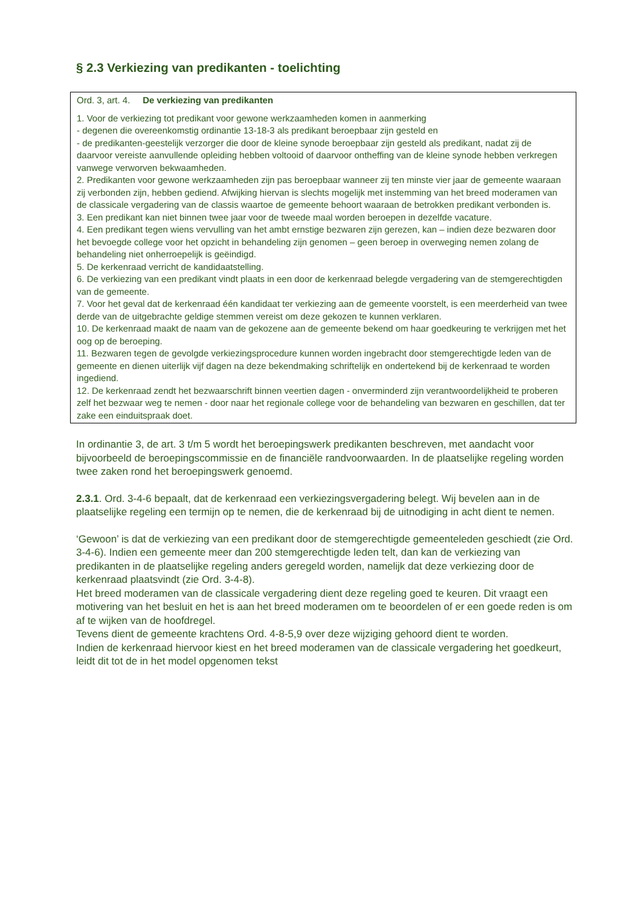§ 2.3 Verkiezing van predikanten - toelichting
Ord. 3, art. 4. De verkiezing van predikanten
1. Voor de verkiezing tot predikant voor gewone werkzaamheden komen in aanmerking
- degenen die overeenkomstig ordinantie 13-18-3 als predikant beroepbaar zijn gesteld en
- de predikanten-geestelijk verzorger die door de kleine synode beroepbaar zijn gesteld als predikant, nadat zij de daarvoor vereiste aanvullende opleiding hebben voltooid of daarvoor ontheffing van de kleine synode hebben verkregen vanwege verworven bekwaamheden.
2. Predikanten voor gewone werkzaamheden zijn pas beroepbaar wanneer zij ten minste vier jaar de gemeente waaraan zij verbonden zijn, hebben gediend. Afwijking hiervan is slechts mogelijk met instemming van het breed moderamen van de classicale vergadering van de classis waartoe de gemeente behoort waaraan de betrokken predikant verbonden is.
3. Een predikant kan niet binnen twee jaar voor de tweede maal worden beroepen in dezelfde vacature.
4. Een predikant tegen wiens vervulling van het ambt ernstige bezwaren zijn gerezen, kan – indien deze bezwaren door het bevoegde college voor het opzicht in behandeling zijn genomen – geen beroep in overweging nemen zolang de behandeling niet onherroepelijk is geëindigd.
5. De kerkenraad verricht de kandidaatstelling.
6. De verkiezing van een predikant vindt plaats in een door de kerkenraad belegde vergadering van de stemgerechtigden van de gemeente.
7. Voor het geval dat de kerkenraad één kandidaat ter verkiezing aan de gemeente voorstelt, is een meerderheid van twee derde van de uitgebrachte geldige stemmen vereist om deze gekozen te kunnen verklaren.
10. De kerkenraad maakt de naam van de gekozene aan de gemeente bekend om haar goedkeuring te verkrijgen met het oog op de beroeping.
11. Bezwaren tegen de gevolgde verkiezingsprocedure kunnen worden ingebracht door stemgerechtigde leden van de gemeente en dienen uiterlijk vijf dagen na deze bekendmaking schriftelijk en ondertekend bij de kerkenraad te worden ingediend.
12. De kerkenraad zendt het bezwaarschrift binnen veertien dagen - onverminderd zijn verantwoordelijkheid te proberen zelf het bezwaar weg te nemen - door naar het regionale college voor de behandeling van bezwaren en geschillen, dat ter zake een einduitspraak doet.
In ordinantie 3, de art. 3 t/m 5 wordt het beroepingswerk predikanten beschreven, met aandacht voor bijvoorbeeld de beroepingscommissie en de financiële randvoorwaarden. In de plaatselijke regeling worden twee zaken rond het beroepingswerk genoemd.
2.3.1. Ord. 3-4-6 bepaalt, dat de kerkenraad een verkiezingsvergadering belegt. Wij bevelen aan in de plaatselijke regeling een termijn op te nemen, die de kerkenraad bij de uitnodiging in acht dient te nemen.
‘Gewoon’ is dat de verkiezing van een predikant door de stemgerechtigde gemeenteleden geschiedt (zie Ord. 3-4-6). Indien een gemeente meer dan 200 stemgerechtigde leden telt, dan kan de verkiezing van predikanten in de plaatselijke regeling anders geregeld worden, namelijk dat deze verkiezing door de kerkenraad plaatsvindt (zie Ord. 3-4-8).
Het breed moderamen van de classicale vergadering dient deze regeling goed te keuren. Dit vraagt een motivering van het besluit en het is aan het breed moderamen om te beoordelen of er een goede reden is om af te wijken van de hoofdregel.
Tevens dient de gemeente krachtens Ord. 4-8-5,9 over deze wijziging gehoord dient te worden.
Indien de kerkenraad hiervoor kiest en het breed moderamen van de classicale vergadering het goedkeurt, leidt dit tot de in het model opgenomen tekst